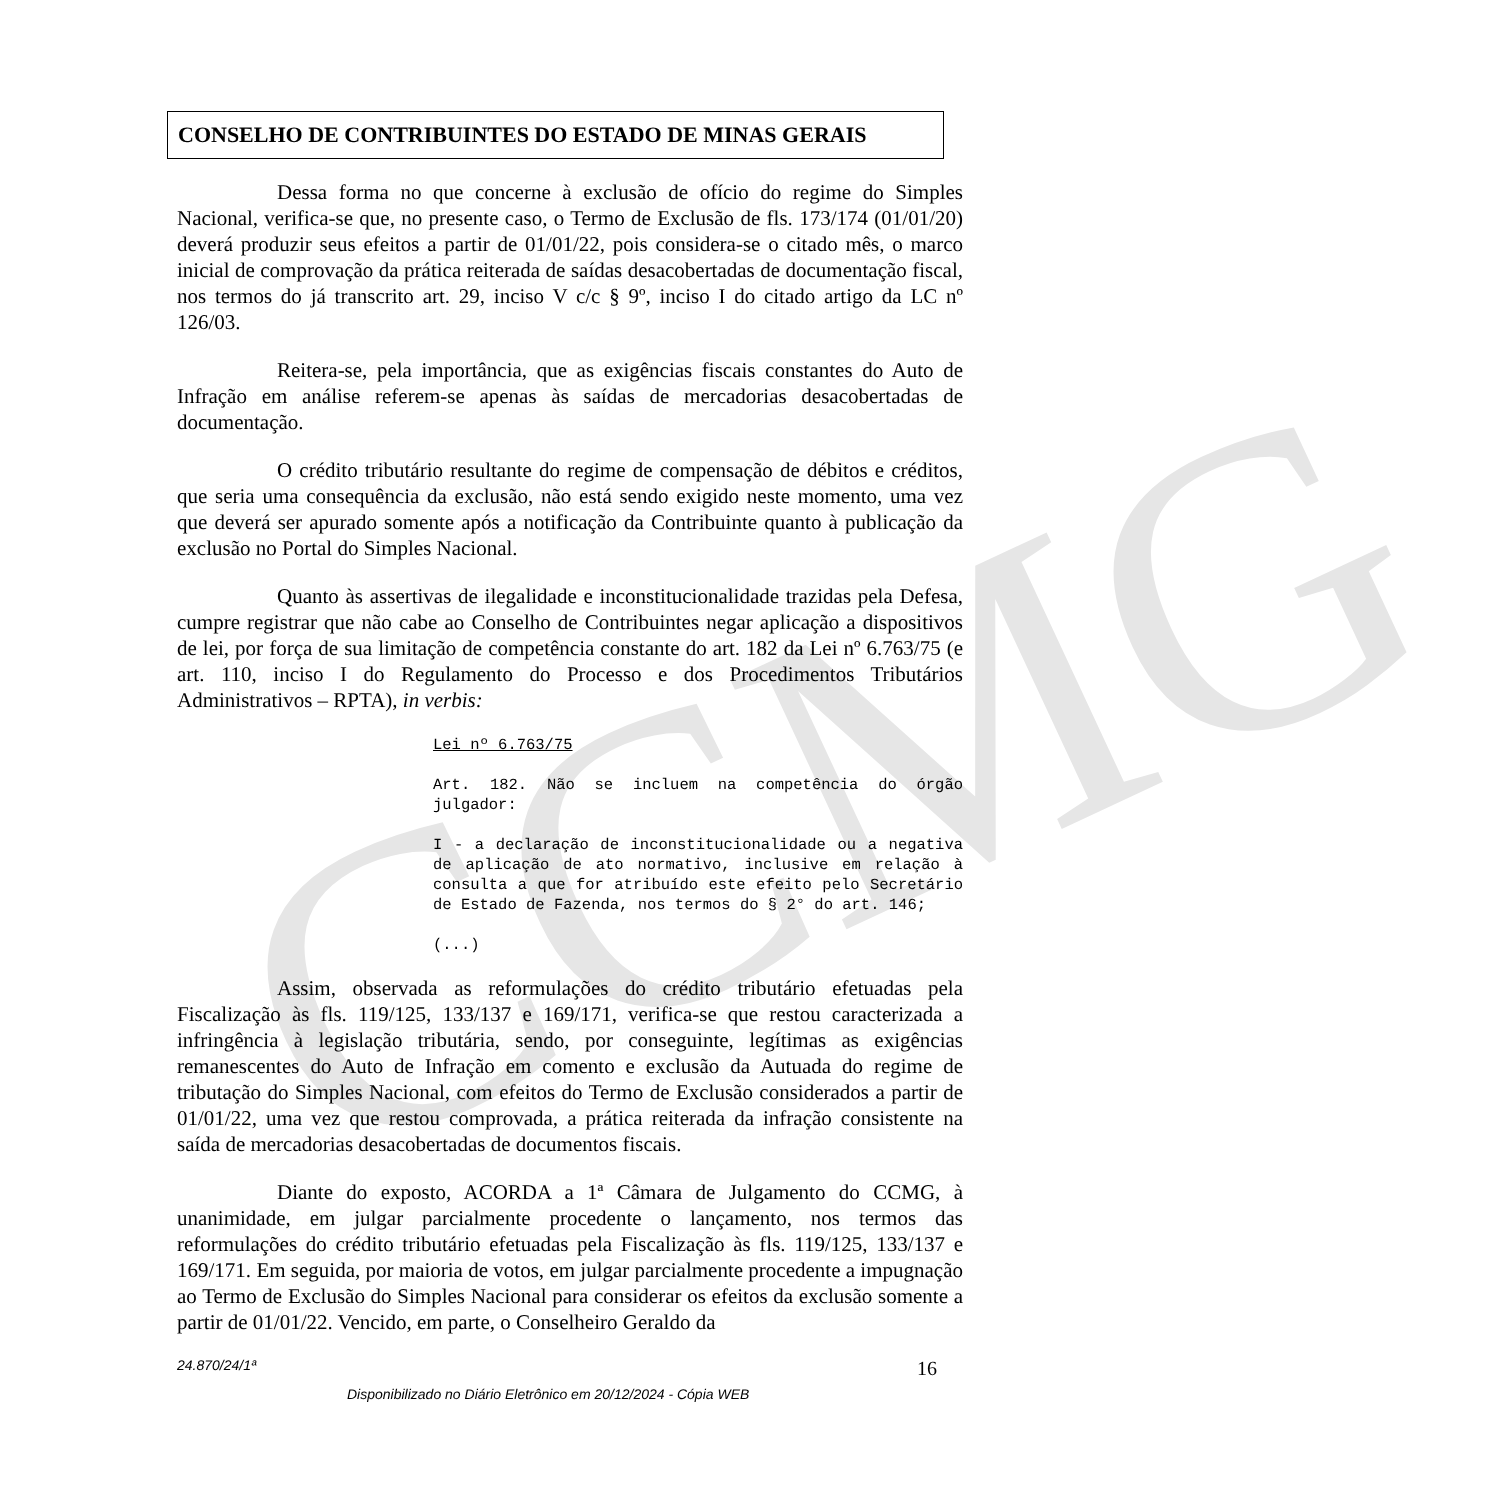CCMG
CONSELHO DE CONTRIBUINTES DO ESTADO DE MINAS GERAIS
Dessa forma no que concerne à exclusão de ofício do regime do Simples Nacional, verifica-se que, no presente caso, o Termo de Exclusão de fls. 173/174 (01/01/20) deverá produzir seus efeitos a partir de 01/01/22, pois considera-se o citado mês, o marco inicial de comprovação da prática reiterada de saídas desacobertadas de documentação fiscal, nos termos do já transcrito art. 29, inciso V c/c § 9º, inciso I do citado artigo da LC nº 126/03.
Reitera-se, pela importância, que as exigências fiscais constantes do Auto de Infração em análise referem-se apenas às saídas de mercadorias desacobertadas de documentação.
O crédito tributário resultante do regime de compensação de débitos e créditos, que seria uma consequência da exclusão, não está sendo exigido neste momento, uma vez que deverá ser apurado somente após a notificação da Contribuinte quanto à publicação da exclusão no Portal do Simples Nacional.
Quanto às assertivas de ilegalidade e inconstitucionalidade trazidas pela Defesa, cumpre registrar que não cabe ao Conselho de Contribuintes negar aplicação a dispositivos de lei, por força de sua limitação de competência constante do art. 182 da Lei nº 6.763/75 (e art. 110, inciso I do Regulamento do Processo e dos Procedimentos Tributários Administrativos – RPTA), in verbis:
Lei nº 6.763/75
Art. 182. Não se incluem na competência do órgão julgador:
I - a declaração de inconstitucionalidade ou a negativa de aplicação de ato normativo, inclusive em relação à consulta a que for atribuído este efeito pelo Secretário de Estado de Fazenda, nos termos do § 2° do art. 146;
(...)
Assim, observada as reformulações do crédito tributário efetuadas pela Fiscalização às fls. 119/125, 133/137 e 169/171, verifica-se que restou caracterizada a infringência à legislação tributária, sendo, por conseguinte, legítimas as exigências remanescentes do Auto de Infração em comento e exclusão da Autuada do regime de tributação do Simples Nacional, com efeitos do Termo de Exclusão considerados a partir de 01/01/22, uma vez que restou comprovada, a prática reiterada da infração consistente na saída de mercadorias desacobertadas de documentos fiscais.
Diante do exposto, ACORDA a 1ª Câmara de Julgamento do CCMG, à unanimidade, em julgar parcialmente procedente o lançamento, nos termos das reformulações do crédito tributário efetuadas pela Fiscalização às fls. 119/125, 133/137 e 169/171. Em seguida, por maioria de votos, em julgar parcialmente procedente a impugnação ao Termo de Exclusão do Simples Nacional para considerar os efeitos da exclusão somente a partir de 01/01/22. Vencido, em parte, o Conselheiro Geraldo da
24.870/24/1ª 16
Disponibilizado no Diário Eletrônico em 20/12/2024 - Cópia WEB